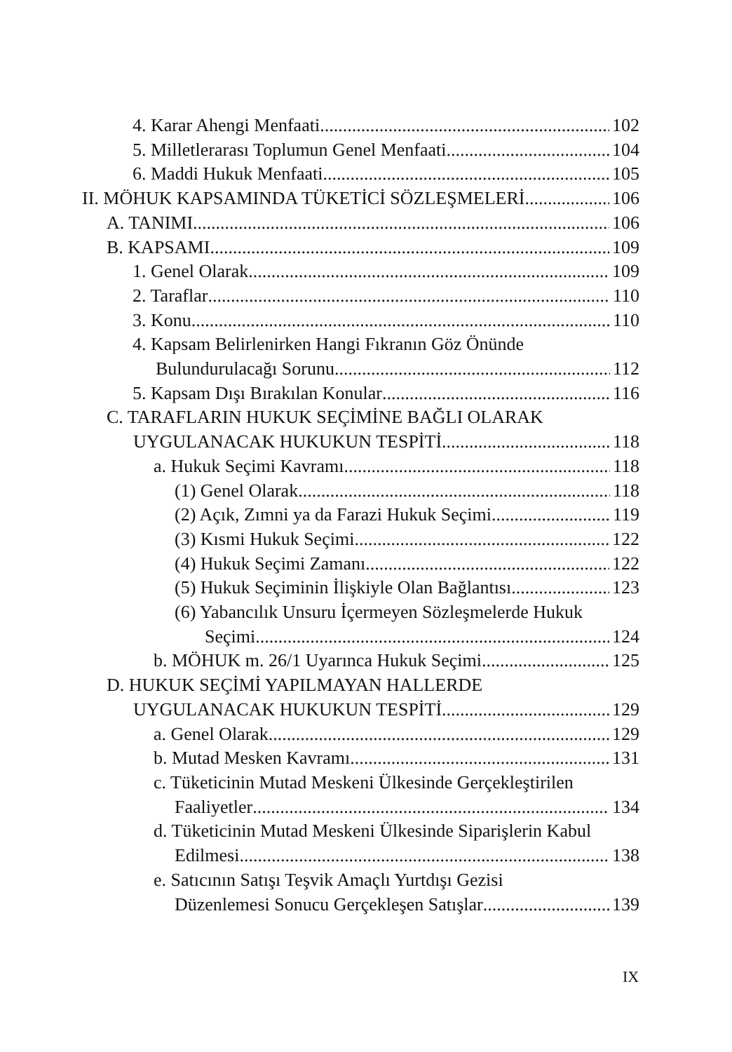4. Karar Ahengi Menfaati 102
5. Milletlerarası Toplumun Genel Menfaati 104
6. Maddi Hukuk Menfaati 105
II. MÖHUK KAPSAMINDA TÜKETİCİ SÖZLEŞMELERİ 106
A. TANIMI 106
B. KAPSAMI 109
1. Genel Olarak 109
2. Taraflar 110
3. Konu 110
4. Kapsam Belirlenirken Hangi Fıkranın Göz Önünde
Bulundurulacağı Sorunu 112
5. Kapsam Dışı Bırakılan Konular 116
C. TARAFLARIN HUKUK SEÇİMİNE BAĞLI OLARAK
UYGULANACAK HUKUKUN TESPİTİ 118
a. Hukuk Seçimi Kavramı 118
(1) Genel Olarak 118
(2) Açık, Zımni ya da Farazi Hukuk Seçimi 119
(3) Kısmi Hukuk Seçimi 122
(4) Hukuk Seçimi Zamanı 122
(5) Hukuk Seçiminin İlişkiyle Olan Bağlantısı 123
(6) Yabancılık Unsuru İçermeyen Sözleşmelerde Hukuk
Seçimi 124
b. MÖHUK m. 26/1 Uyarınca Hukuk Seçimi 125
D. HUKUK SEÇİMİ YAPILMAYAN HALLERDE
UYGULANACAK HUKUKUN TESPİTİ 129
a. Genel Olarak 129
b. Mutad Mesken Kavramı 131
c. Tüketicinin Mutad Meskeni Ülkesinde Gerçekleştirilen
Faaliyetler 134
d. Tüketicinin Mutad Meskeni Ülkesinde Siparişlerin Kabul
Edilmesi 138
e. Satıcının Satışı Teşvik Amaçlı Yurtdışı Gezisi
Düzenlemesi Sonucu Gerçekleşen Satışlar 139
IX